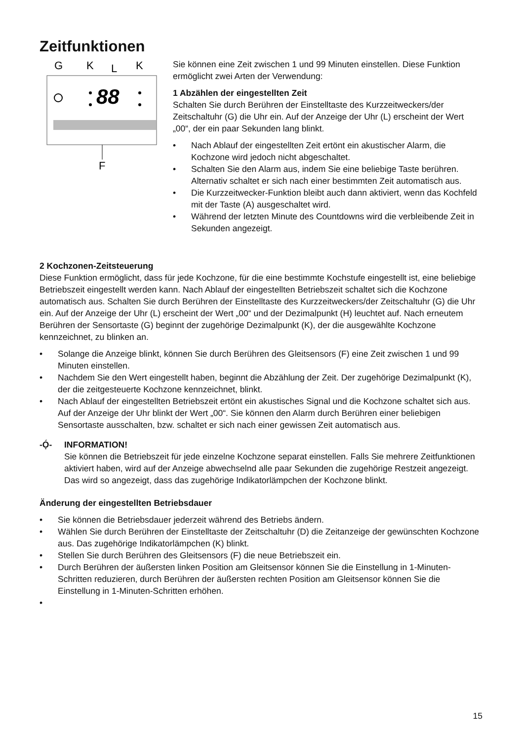Zeitfunktionen
G
K
L
K
88
F
Sie können eine Zeit zwischen 1 und 99 Minuten einstellen. Diese Funktion ermöglicht zwei Arten der Verwendung:
1 Abzählen der eingestellten Zeit
Schalten Sie durch Berühren der Einstelltaste des Kurzzeitweckers/der Zeitschaltuhr (G) die Uhr ein. Auf der Anzeige der Uhr (L) erscheint der Wert „00“, der ein paar Sekunden lang blinkt.
• Nach Ablauf der eingestellten Zeit ertönt ein akustischer Alarm, die Kochzone wird jedoch nicht abgeschaltet.
• Schalten Sie den Alarm aus, indem Sie eine beliebige Taste berühren. Alternativ schaltet er sich nach einer bestimmten Zeit automatisch aus.
• Die Kurzzeitwecker-Funktion bleibt auch dann aktiviert, wenn das Kochfeld mit der Taste (A) ausgeschaltet wird.
• Während der letzten Minute des Countdowns wird die verbleibende Zeit in Sekunden angezeigt.
2 Kochzonen-Zeitsteuerung
Diese Funktion ermöglicht, dass für jede Kochzone, für die eine bestimmte Kochstufe eingestellt ist, eine beliebige Betriebszeit eingestellt werden kann. Nach Ablauf der eingestellten Betriebszeit schaltet sich die Kochzone automatisch aus. Schalten Sie durch Berühren der Einstelltaste des Kurzzeitweckers/der Zeitschaltuhr (G) die Uhr ein. Auf der Anzeige der Uhr (L) erscheint der Wert „00“ und der Dezimalpunkt (H) leuchtet auf. Nach erneutem Berühren der Sensortaste (G) beginnt der zugehörige Dezimalpunkt (K), der die ausgewählte Kochzone kennzeichnet, zu blinken an.
• Solange die Anzeige blinkt, können Sie durch Berühren des Gleitsensors (F) eine Zeit zwischen 1 und 99 Minuten einstellen.
• Nachdem Sie den Wert eingestellt haben, beginnt die Abzählung der Zeit. Der zugehörige Dezimalpunkt (K), der die zeitgesteuerte Kochzone kennzeichnet, blinkt.
• Nach Ablauf der eingestellten Betriebszeit ertönt ein akustisches Signal und die Kochzone schaltet sich aus. Auf der Anzeige der Uhr blinkt der Wert „00“. Sie können den Alarm durch Berühren einer beliebigen Sensortaste ausschalten, bzw. schaltet er sich nach einer gewissen Zeit automatisch aus.
-Ọ́- INFORMATION!
Sie können die Betriebszeit für jede einzelne Kochzone separat einstellen. Falls Sie mehrere Zeitfunktionen aktiviert haben, wird auf der Anzeige abwechselnd alle paar Sekunden die zugehörige Restzeit angezeigt. Das wird so angezeigt, dass das zugehörige Indikatorlämpchen der Kochzone blinkt.
Änderung der eingestellten Betriebsdauer
• Sie können die Betriebsdauer jederzeit während des Betriebs ändern.
• Wählen Sie durch Berühren der Einstelltaste der Zeitschaltuhr (D) die Zeitanzeige der gewünschten Kochzone aus. Das zugehörige Indikatorlämpchen (K) blinkt.
• Stellen Sie durch Berühren des Gleitsensors (F) die neue Betriebszeit ein.
• Durch Berühren der äußersten linken Position am Gleitsensor können Sie die Einstellung in 1-Minuten-Schritten reduzieren, durch Berühren der äußersten rechten Position am Gleitsensor können Sie die Einstellung in 1-Minuten-Schritten erhöhen.
•
15